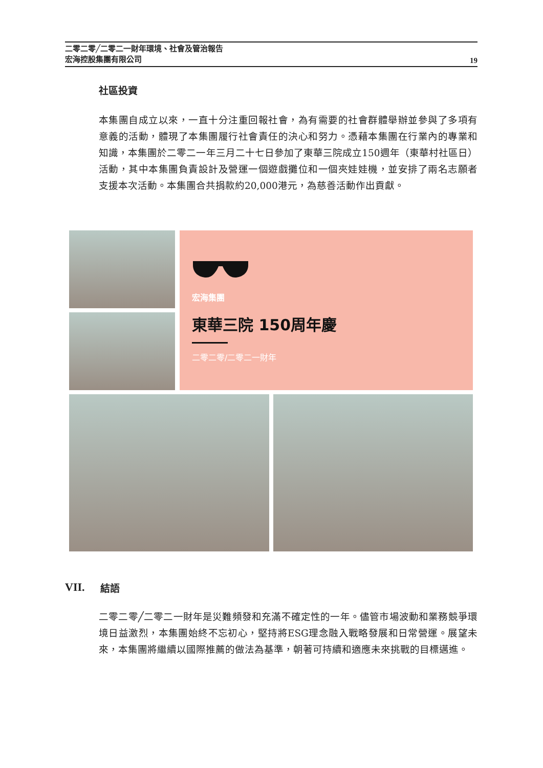二零二零╱二零二一財年環境、社會及管治報告
宏海控股集團有限公司
19
社區投資
本集團自成立以來，一直十分注重回報社會，為有需要的社會群體舉辦並參與了多項有意義的活動，體現了本集團履行社會責任的決心和努力。憑藉本集團在行業內的專業和知識，本集團於二零二一年三月二十七日參加了東華三院成立150週年（東華村社區日）活動，其中本集團負責設計及營運一個遊戲攤位和一個夾娃娃機，並安排了兩名志願者支援本次活動。本集團合共捐款約20,000港元，為慈善活動作出貢獻。
宏海集團
東華三院 150周年慶
二零二零/二零二一財年
VII. 結語
二零二零╱二零二一財年是災難頻發和充滿不確定性的一年。儘管市場波動和業務競爭環境日益激烈，本集團始終不忘初心，堅持將ESG理念融入戰略發展和日常營運。展望未來，本集團將繼續以國際推薦的做法為基準，朝著可持續和適應未來挑戰的目標邁進。